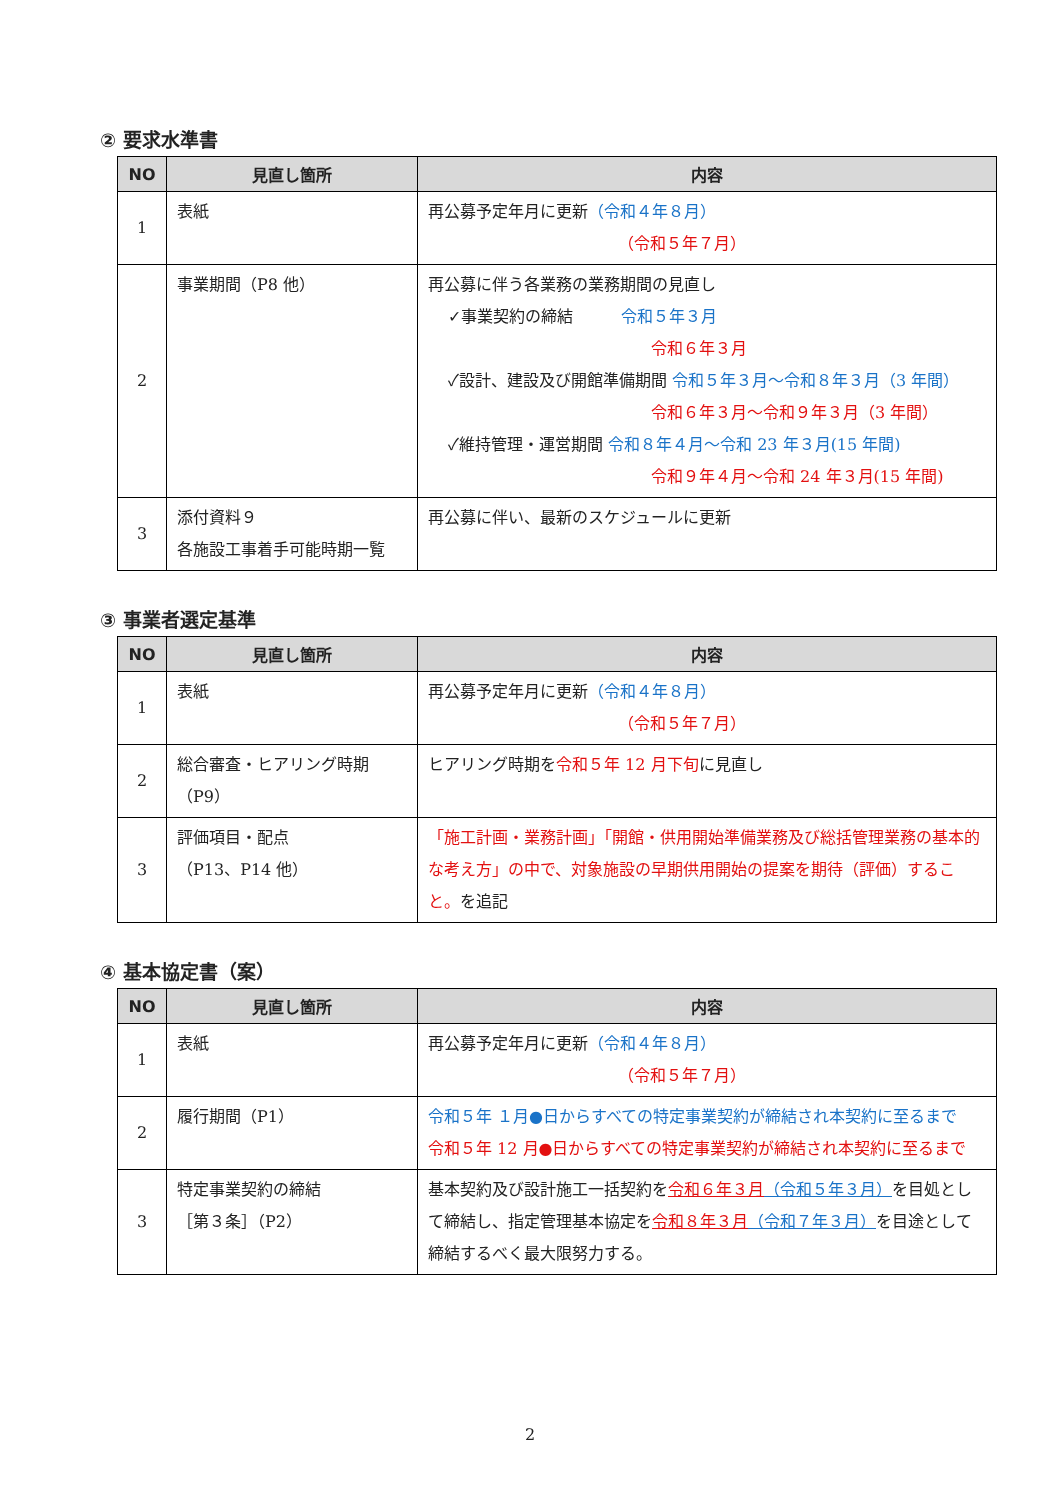② 要求水準書
| NO | 見直し箇所 | 内容 |
| --- | --- | --- |
| 1 | 表紙 | 再公募予定年月に更新 （令和４年８月） （令和５年７月） |
| 2 | 事業期間（P8 他） | 再公募に伴う各業務の業務期間の見直し ✓事業契約の締結 令和５年３月 令和６年３月 ✓設計、建設及び開館準備期間 令和５年３月～令和８年３月（3 年間） 令和６年３月～令和９年３月（3 年間） ✓維持管理・運営期間 令和８年４月～令和 23 年３月(15 年間) 令和９年４月～令和 24 年３月(15 年間) |
| 3 | 添付資料９ 各施設工事着手可能時期一覧 | 再公募に伴い、最新のスケジュールに更新 |
③ 事業者選定基準
| NO | 見直し箇所 | 内容 |
| --- | --- | --- |
| 1 | 表紙 | 再公募予定年月に更新 （令和４年８月） （令和５年７月） |
| 2 | 総合審査・ヒアリング時期 （P9） | ヒアリング時期を 令和５年 12 月下旬 に見直し |
| 3 | 評価項目・配点 （P13、P14 他） | 「施工計画・業務計画」「開館・供用開始準備業務及び総括管理業務の基本的な考え方」の中で、対象施設の早期供用開始の提案を期待（評価）すること。 を追記 |
④ 基本協定書（案）
| NO | 見直し箇所 | 内容 |
| --- | --- | --- |
| 1 | 表紙 | 再公募予定年月に更新 （令和４年８月） （令和５年７月） |
| 2 | 履行期間（P1） | 令和５年 １月●日からすべての特定事業契約が締結され本契約に至るまで 令和５年 12 月●日からすべての特定事業契約が締結され本契約に至るまで |
| 3 | 特定事業契約の締結 ［第３条］（P2） | 基本契約及び設計施工一括契約を 令和６年３月 （令和５年３月） を目処として締結し、指定管理基本協定を 令和８年３月 （令和７年３月） を目途として締結するべく最大限努力する。 |
2